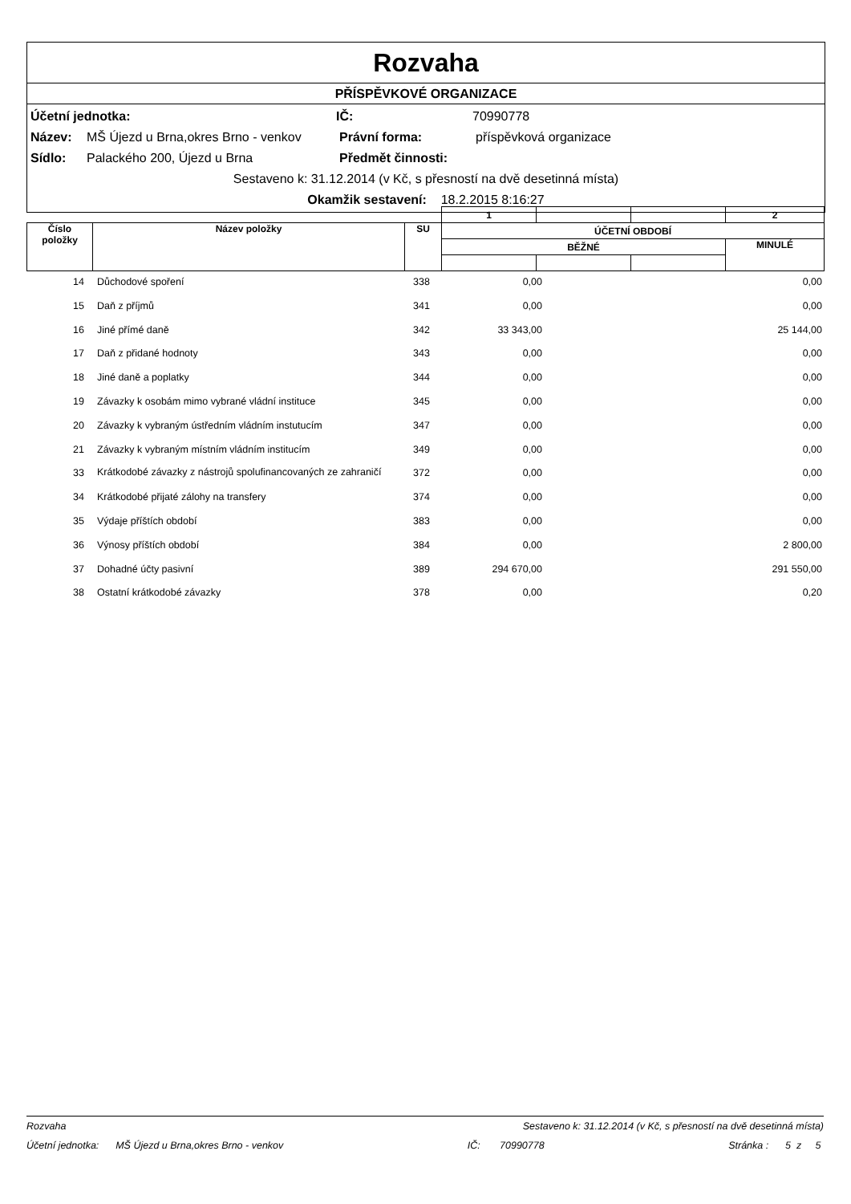Rozvaha
PŘÍSPĚVKOVÉ ORGANIZACE
Účetní jednotka: IČ: 70990778
Název: MŠ Újezd u Brna,okres Brno - venkov Právní forma: příspěvková organizace
Sídlo: Palackého 200, Újezd u Brna Předmět činnosti:
Sestaveno k: 31.12.2014 (v Kč, s přesností na dvě desetinná místa)
Okamžik sestavení: 18.2.2015 8:16:27
| | | | 1 | | | 2 |
| Číslo položky | Název položky | SU | ÚČETNÍ OBDOBÍ | | | |
| | | | BĚŽNÉ | | | MINULÉ |
| 14 | Důchodové spoření | 338 | 0,00 | | 0,00 |
| 15 | Daň z příjmů | 341 | 0,00 | | 0,00 |
| 16 | Jiné přímé daně | 342 | 33 343,00 | | 25 144,00 |
| 17 | Daň z přidané hodnoty | 343 | 0,00 | | 0,00 |
| 18 | Jiné daně a poplatky | 344 | 0,00 | | 0,00 |
| 19 | Závazky k osobám mimo vybrané vládní instituce | 345 | 0,00 | | 0,00 |
| 20 | Závazky k vybraným ústředním vládním instutucím | 347 | 0,00 | | 0,00 |
| 21 | Závazky k vybraným místním vládním institucím | 349 | 0,00 | | 0,00 |
| 33 | Krátkodobé závazky z nástrojů spolufinancovaných ze zahraničí | 372 | 0,00 | | 0,00 |
| 34 | Krátkodobé přijaté zálohy na transfery | 374 | 0,00 | | 0,00 |
| 35 | Výdaje příštích období | 383 | 0,00 | | 0,00 |
| 36 | Výnosy příštích období | 384 | 0,00 | | 2 800,00 |
| 37 | Dohadné účty pasivní | 389 | 294 670,00 | | 291 550,00 |
| 38 | Ostatní krátkodobé závazky | 378 | 0,00 | | 0,20 |
Rozvaha Sestaveno k: 31.12.2014 (v Kč, s přesností na dvě desetinná místa)
Účetní jednotka: MŠ Újezd u Brna,okres Brno - venkov IČ: 70990778 Stránka : 5 z 5